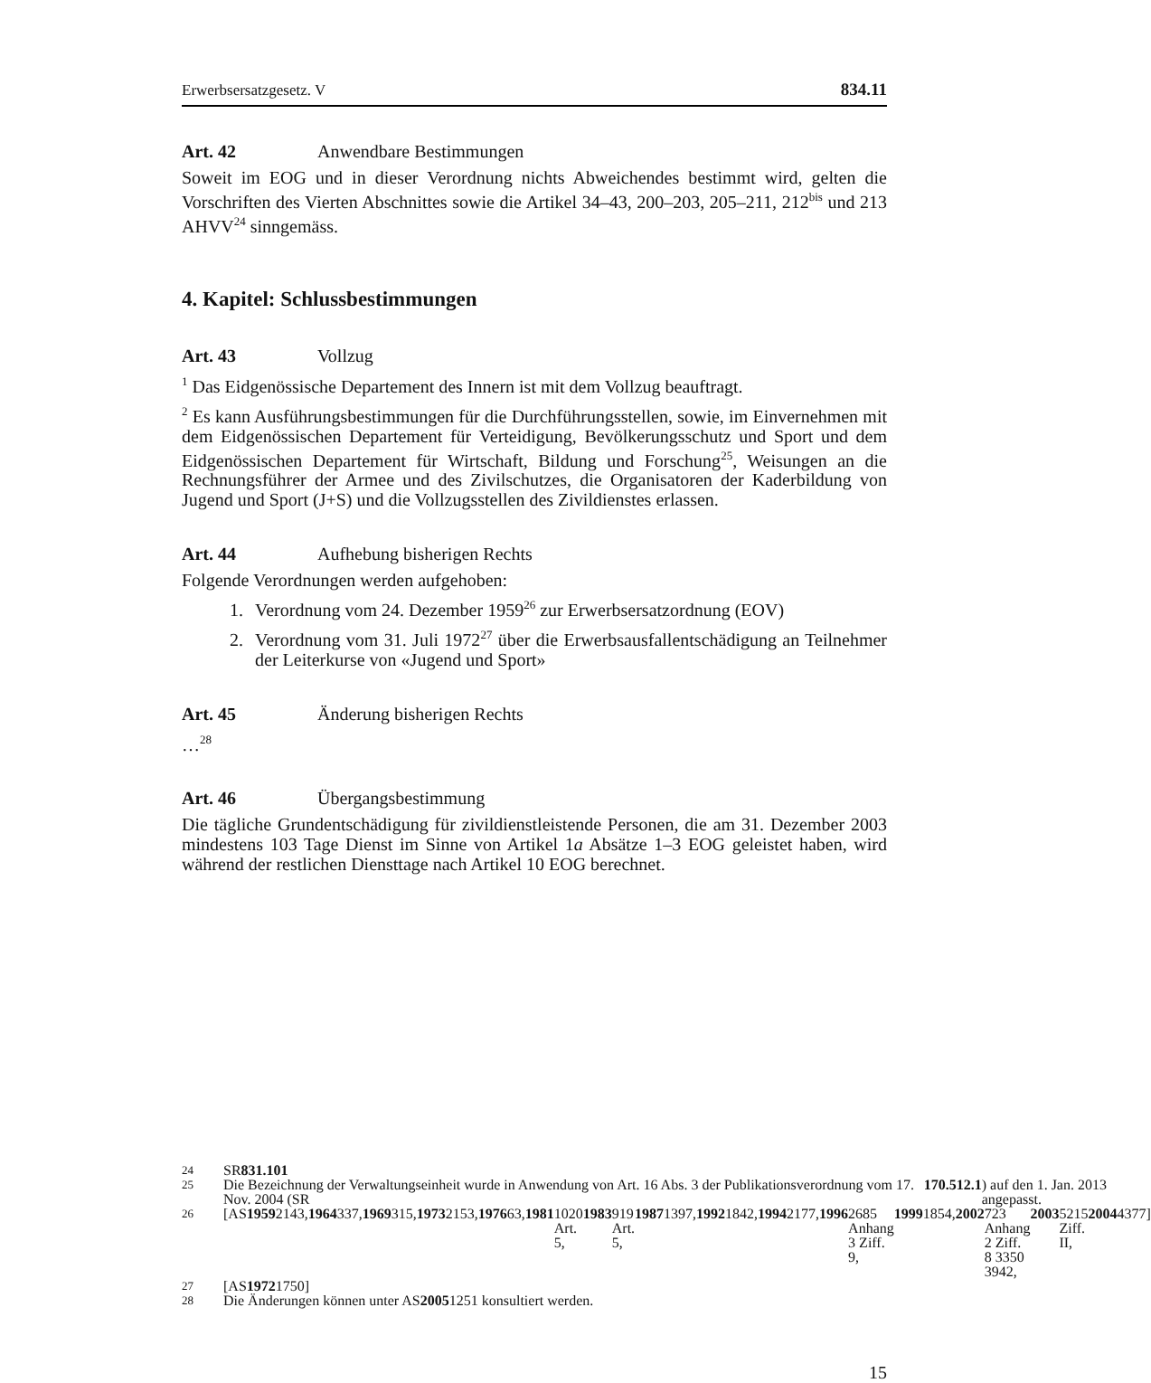Erwerbsersatzgesetz. V 834.11
Art. 42 Anwendbare Bestimmungen
Soweit im EOG und in dieser Verordnung nichts Abweichendes bestimmt wird, gelten die Vorschriften des Vierten Abschnittes sowie die Artikel 34–43, 200–203, 205–211, 212<sup>bis</sup> und 213 AHVV<sup>24</sup> sinngemäss.
4. Kapitel: Schlussbestimmungen
Art. 43 Vollzug
<sup>1</sup> Das Eidgenössische Departement des Innern ist mit dem Vollzug beauftragt.
<sup>2</sup> Es kann Ausführungsbestimmungen für die Durchführungsstellen, sowie, im Einvernehmen mit dem Eidgenössischen Departement für Verteidigung, Bevölkerungsschutz und Sport und dem Eidgenössischen Departement für Wirtschaft, Bildung und Forschung<sup>25</sup>, Weisungen an die Rechnungsführer der Armee und des Zivilschutzes, die Organisatoren der Kaderbildung von Jugend und Sport (J+S) und die Vollzugsstellen des Zivildienstes erlassen.
Art. 44 Aufhebung bisherigen Rechts
Folgende Verordnungen werden aufgehoben:
1. Verordnung vom 24. Dezember 1959<sup>26</sup> zur Erwerbsersatzordnung (EOV)
2. Verordnung vom 31. Juli 1972<sup>27</sup> über die Erwerbsausfallentschädigung an Teilnehmer der Leiterkurse von «Jugend und Sport»
Art. 45 Änderung bisherigen Rechts
…<sup>28</sup>
Art. 46 Übergangsbestimmung
Die tägliche Grundentschädigung für zivildienstleistende Personen, die am 31. Dezember 2003 mindestens 103 Tage Dienst im Sinne von Artikel 1a Absätze 1–3 EOG geleistet haben, wird während der restlichen Diensttage nach Artikel 10 EOG berechnet.
24
SR 831.101
25
Die Bezeichnung der Verwaltungseinheit wurde in Anwendung von Art. 16 Abs. 3 der Publikationsverordnung vom 17. Nov. 2004 (SR 170.512.1) auf den 1. Jan. 2013 angepasst.
26
[AS 1959 2143, 1964 337, 1969 315, 1973 2153, 1976 63, 1981 1020 Art. 5, 1983 919 Art. 5, 1987 1397, 1992 1842, 1994 2177, 1996 2685 Anhang 3 Ziff. 9, 1999 1854, 2002 723 Anhang 2 Ziff. 8 3350 3942, 2003 5215 Ziff. II, 2004 4377]
27
[AS 1972 1750]
28
Die Änderungen können unter AS 2005 1251 konsultiert werden.
15